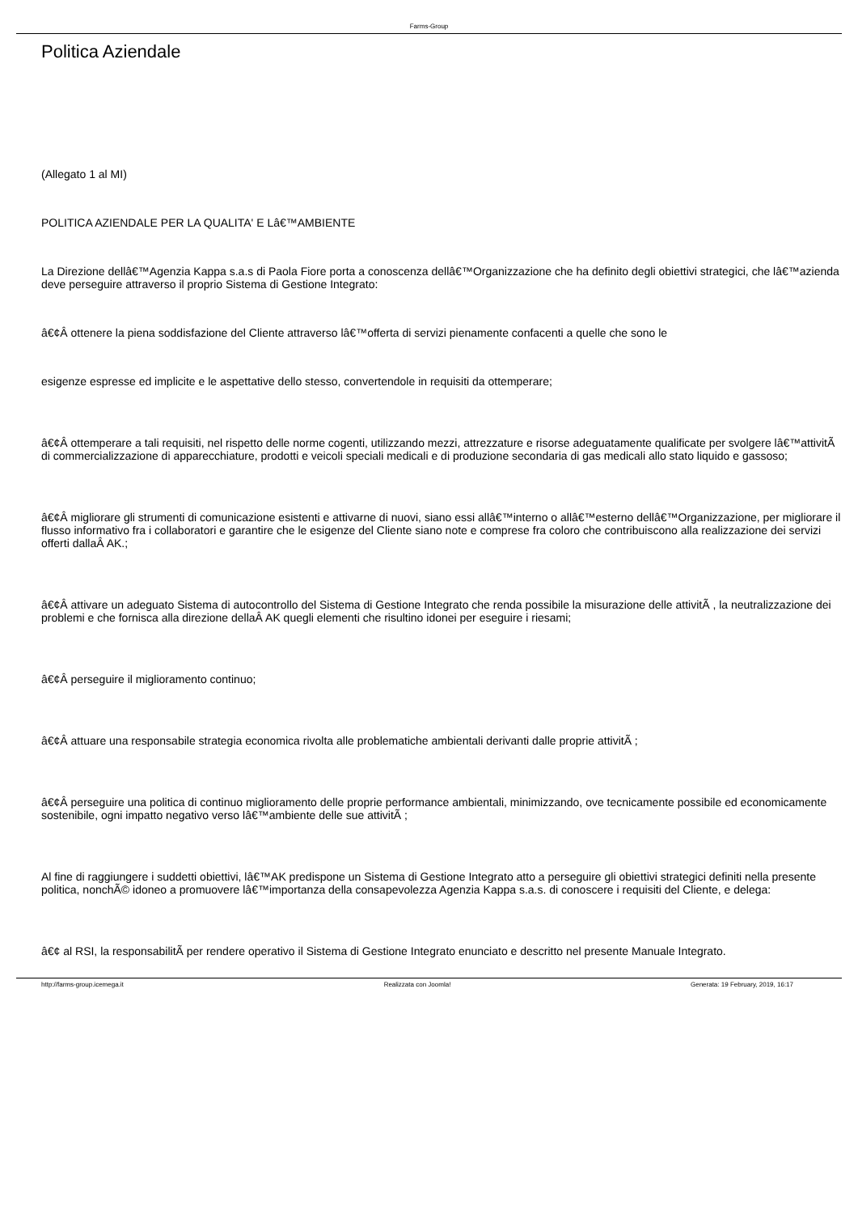Farms-Group
Politica Aziendale
(Allegato 1 al MI)
POLITICA AZIENDALE PER LA QUALITA' E Lâ€™AMBIENTE
La Direzione dellâ€™Agenzia Kappa s.a.s di Paola Fiore porta a conoscenza dellâ€™Organizzazione che ha definito degli obiettivi strategici, che lâ€™azienda deve perseguire attraverso il proprio Sistema di Gestione Integrato:
â€¢Â ottenere la piena soddisfazione del Cliente attraverso lâ€™offerta di servizi pienamente confacenti a quelle che sono le
esigenze espresse ed implicite e le aspettative dello stesso, convertendole in requisiti da ottemperare;
â€¢Â ottemperare a tali requisiti, nel rispetto delle norme cogenti, utilizzando mezzi, attrezzature e risorse adeguatamente qualificate per svolgere lâ€™attivitÃ di commercializzazione di apparecchiature, prodotti e veicoli speciali medicali e di produzione secondaria di gas medicali allo stato liquido e gassoso;
â€¢Â migliorare gli strumenti di comunicazione esistenti e attivarne di nuovi, siano essi allâ€™interno o allâ€™esterno dellâ€™Organizzazione, per migliorare il flusso informativo fra i collaboratori e garantire che le esigenze del Cliente siano note e comprese fra coloro che contribuiscono alla realizzazione dei servizi offerti dallaÂ AK.;
â€¢Â attivare un adeguato Sistema di autocontrollo del Sistema di Gestione Integrato che renda possibile la misurazione delle attivitÃ , la neutralizzazione dei problemi e che fornisca alla direzione dellaÂ AK quegli elementi che risultino idonei per eseguire i riesami;
â€¢Â perseguire il miglioramento continuo;
â€¢Â attuare una responsabile strategia economica rivolta alle problematiche ambientali derivanti dalle proprie attivitÃ ;
â€¢Â perseguire una politica di continuo miglioramento delle proprie performance ambientali, minimizzando, ove tecnicamente possibile ed economicamente sostenibile, ogni impatto negativo verso lâ€™ambiente delle sue attivitÃ ;
Al fine di raggiungere i suddetti obiettivi, lâ€™AK predispone un Sistema di Gestione Integrato atto a perseguire gli obiettivi strategici definiti nella presente politica, nonchÃ© idoneo a promuovere lâ€™importanza della consapevolezza Agenzia Kappa s.a.s. di conoscere i requisiti del Cliente, e delega:
â€¢ al RSI, la responsabilitÃ per rendere operativo il Sistema di Gestione Integrato enunciato e descritto nel presente Manuale Integrato.
http://farms-group.icemega.it Realizzata con Joomla! Generata: 19 February, 2019, 16:17